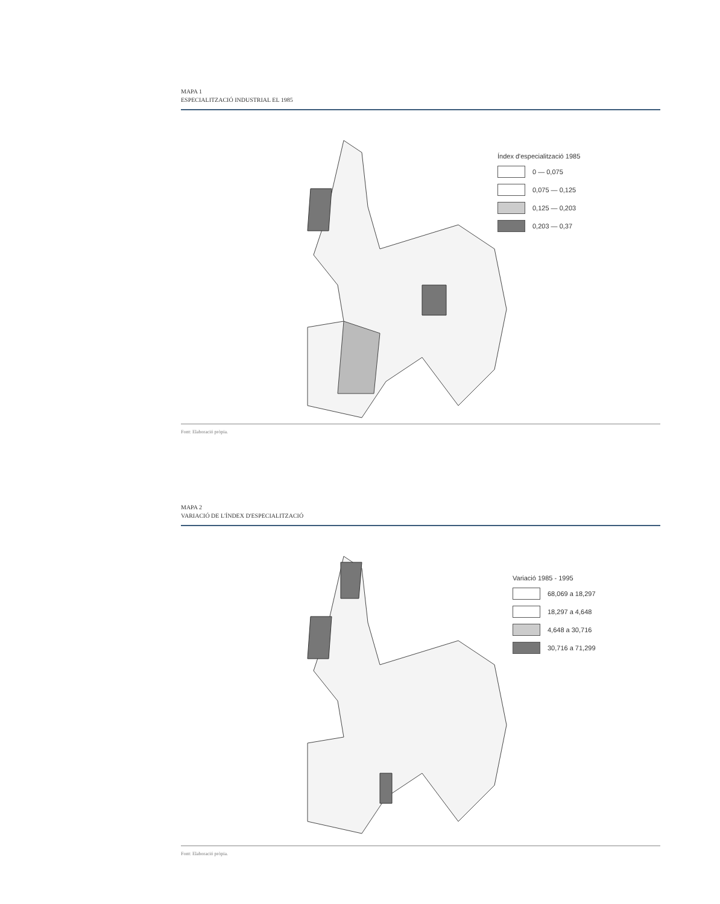MAPA 1
ESPECIALITZACIÓ INDUSTRIAL EL 1985
Índex d'especialització 1985
0 — 0,075
0,075 — 0,125
0,125 — 0,203
0,203 — 0,37
Font: Elaboració pròpia.
MAPA 2
VARIACIÓ DE L'ÍNDEX D'ESPECIALITZACIÓ
Variació 1985 - 1995
68,069 a 18,297
18,297 a 4,648
4,648 a 30,716
30,716 a 71,299
Font: Elaboració pròpia.